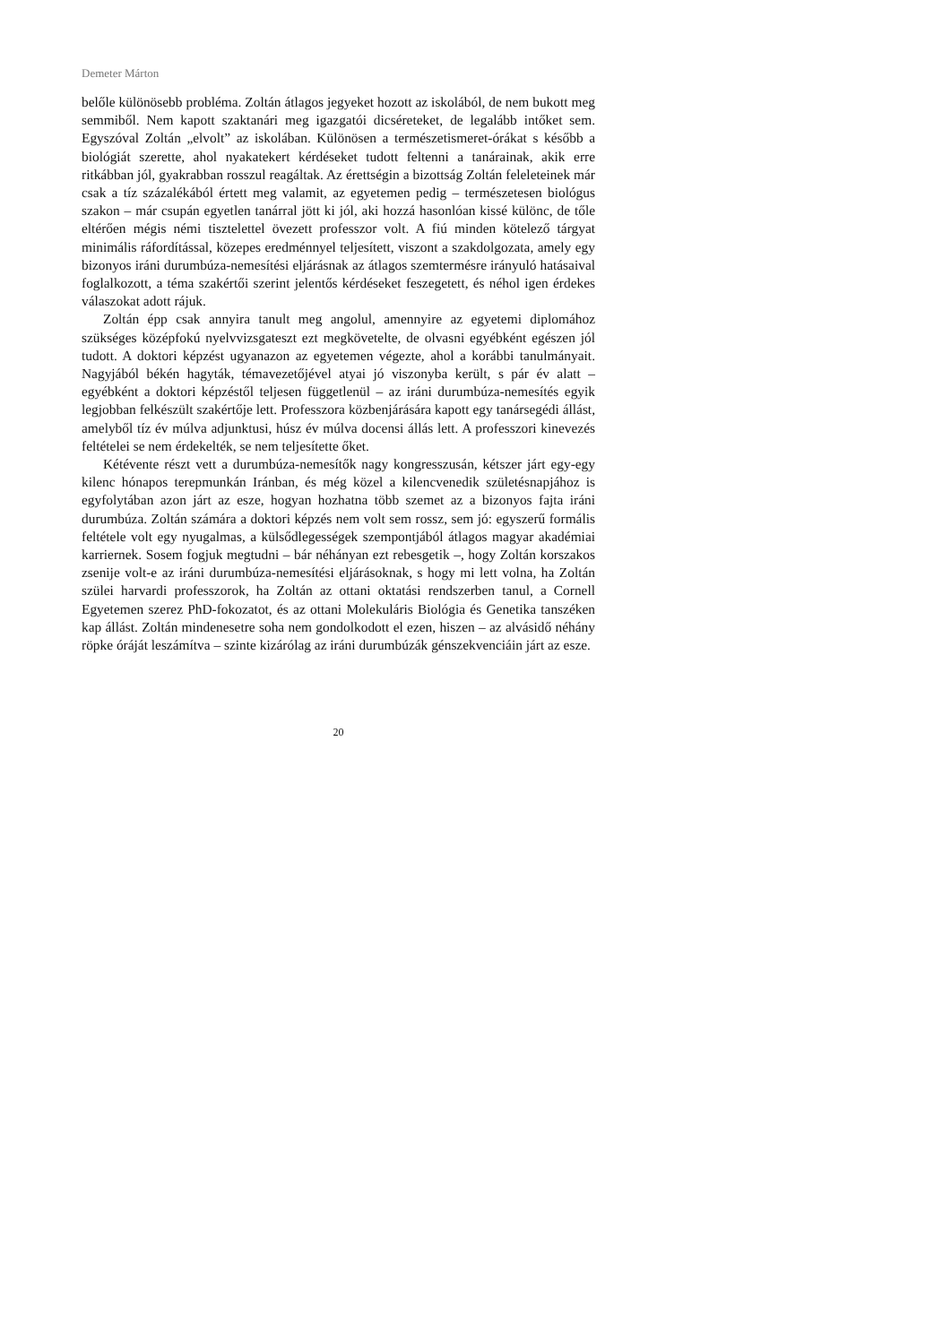Demeter Márton
belőle különösebb probléma. Zoltán átlagos jegyeket hozott az iskolából, de nem bukott meg semmiből. Nem kapott szaktanári meg igazgatói dicséreteket, de legalább intőket sem. Egyszóval Zoltán „elvolt” az iskolában. Különösen a természetismeret-órákat s később a biológiát szerette, ahol nyakatekert kérdéseket tudott feltenni a tanárainak, akik erre ritkábban jól, gyakrabban rosszul reagáltak. Az érettségin a bizottság Zoltán feleleteinek már csak a tíz százalékából értett meg valamit, az egyetemen pedig – természetesen biológus szakon – már csupán egyetlen tanárral jött ki jól, aki hozzá hasonlóan kissé különc, de tőle eltérően mégis némi tisztelettel övezett professzor volt. A fiú minden kötelező tárgyat minimális ráfordítással, közepes eredménnyel teljesített, viszont a szakdolgozata, amely egy bizonyos iráni durumbúza-nemesítési eljárásnak az átlagos szemtermésre irányuló hatásaival foglalkozott, a téma szakértői szerint jelentős kérdéseket feszegetett, és néhol igen érdekes válaszokat adott rájuk.
Zoltán épp csak annyira tanult meg angolul, amennyire az egyetemi diplomához szükséges középfokú nyelvvizsgateszt ezt megkövetelte, de olvasni egyébként egészen jól tudott. A doktori képzést ugyanazon az egyetemen végezte, ahol a korábbi tanulmányait. Nagyjából békén hagyták, témavezetőjével atyai jó viszonyba került, s pár év alatt – egyébként a doktori képzéstől teljesen függetlenül – az iráni durumbúza-nemesítés egyik legjobban felkészült szakértője lett. Professzora közbenjárására kapott egy tanársegédi állást, amelyből tíz év múlva adjunktusi, húsz év múlva docensi állás lett. A professzori kinevezés feltételei se nem érdekelték, se nem teljesítette őket.
Kétévente részt vett a durumbúza-nemesítők nagy kongresszusán, kétszer járt egy-egy kilenc hónapos terepmunkán Iránban, és még közel a kilencvenedik születésnapjához is egyfolytában azon járt az esze, hogyan hozhatna több szemet az a bizonyos fajta iráni durumbúza. Zoltán számára a doktori képzés nem volt sem rossz, sem jó: egyszerű formális feltétele volt egy nyugalmas, a külsődlegességek szempontjából átlagos magyar akadémiai karriernek. Sosem fogjuk megtudni – bár néhányan ezt rebesgetik –, hogy Zoltán korszakos zsenije volt-e az iráni durumbúza-nemesítési eljárásoknak, s hogy mi lett volna, ha Zoltán szülei harvardi professzorok, ha Zoltán az ottani oktatási rendszerben tanul, a Cornell Egyetemen szerez PhD-fokozatot, és az ottani Molekuláris Biológia és Genetika tanszéken kap állást. Zoltán mindenesetre soha nem gondolkodott el ezen, hiszen – az alvásidő néhány röpke óráját leszámítva – szinte kizárólag az iráni durumbúzák génszekvenciáin járt az esze.
20